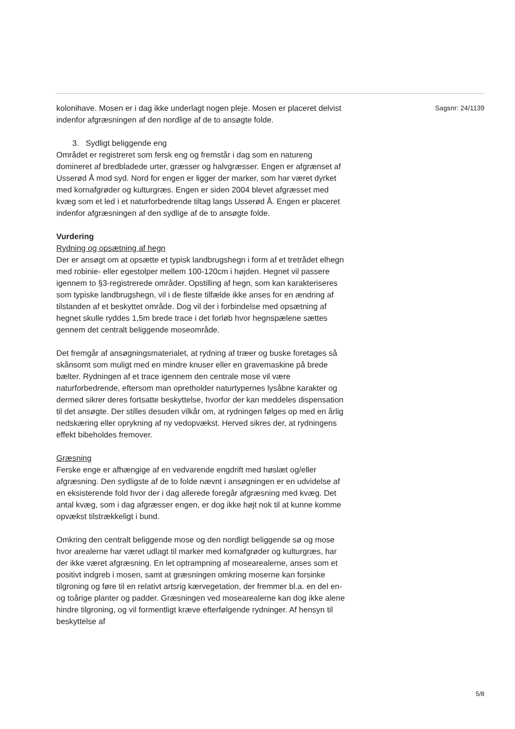kolonihave. Mosen er i dag ikke underlagt nogen pleje. Mosen er placeret delvist indenfor afgræsningen af den nordlige af de to ansøgte folde.
3. Sydligt beliggende eng
Området er registreret som fersk eng og fremstår i dag som en natureng domineret af bredbladede urter, græsser og halvgræsser. Engen er afgrænset af Usserød Å mod syd. Nord for engen er ligger der marker, som har været dyrket med kornafgrøder og kulturgræs. Engen er siden 2004 blevet afgræsset med kvæg som et led i et naturforbedrende tiltag langs Usserød Å. Engen er placeret indenfor afgræsningen af den sydlige af de to ansøgte folde.
Vurdering
Rydning og opsætning af hegn
Der er ansøgt om at opsætte et typisk landbrugshegn i form af et tretrådet elhegn med robinie- eller egestolper mellem 100-120cm i højden. Hegnet vil passere igennem to §3-registrerede områder. Opstilling af hegn, som kan karakteriseres som typiske landbrugshegn, vil i de fleste tilfælde ikke anses for en ændring af tilstanden af et beskyttet område. Dog vil der i forbindelse med opsætning af hegnet skulle ryddes 1,5m brede trace i det forløb hvor hegnspælene sættes gennem det centralt beliggende moseområde.
Det fremgår af ansøgningsmaterialet, at rydning af træer og buske foretages så skånsomt som muligt med en mindre knuser eller en gravemaskine på brede bælter. Rydningen af et trace igennem den centrale mose vil være naturforbedrende, eftersom man opretholder naturtypernes lysåbne karakter og dermed sikrer deres fortsatte beskyttelse, hvorfor der kan meddeles dispensation til det ansøgte. Der stilles desuden vilkår om, at rydningen følges op med en årlig nedskæring eller oprykning af ny vedopvækst. Herved sikres der, at rydningens effekt bibeholdes fremover.
Græsning
Ferske enge er afhængige af en vedvarende engdrift med høslæt og/eller afgræsning. Den sydligste af de to folde nævnt i ansøgningen er en udvidelse af en eksisterende fold hvor der i dag allerede foregår afgræsning med kvæg. Det antal kvæg, som i dag afgræsser engen, er dog ikke højt nok til at kunne komme opvækst tilstrækkeligt i bund.
Omkring den centralt beliggende mose og den nordligt beliggende sø og mose hvor arealerne har været udlagt til marker med kornafgrøder og kulturgræs, har der ikke været afgræsning. En let optrampning af mosearealerne, anses som et positivt indgreb i mosen, samt at græsningen omkring moserne kan forsinke tilgroning og føre til en relativt artsrig kærvegetation, der fremmer bl.a. en del en- og toårige planter og padder. Græsningen ved mosearealerne kan dog ikke alene hindre tilgroning, og vil formentligt kræve efterfølgende rydninger. Af hensyn til beskyttelse af
Sagsnr: 24/1139
5/8